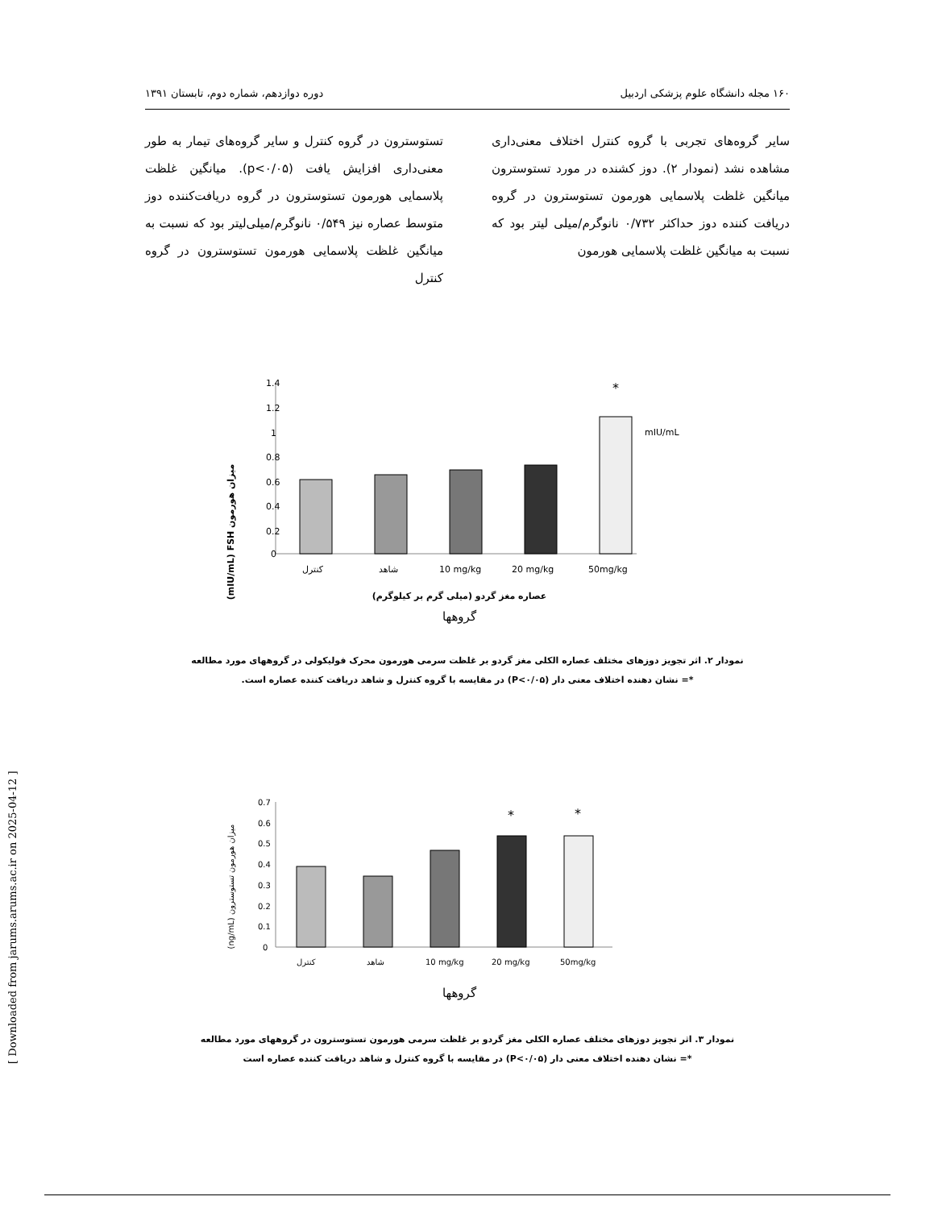۱۶۰ مجله دانشگاه علوم پزشکی اردبیل دوره دوازدهم، شماره دوم، تابستان ۱۳۹۱
سایر گروه‌های تجربی با گروه کنترل اختلاف معنی‌داری مشاهده نشد (نمودار ۲). دوز کشنده در مورد تستوسترون میانگین غلظت پلاسمایی هورمون تستوسترون در گروه دریافت کننده دوز حداکثر ۰/۷۳۲ نانوگرم/میلی لیتر بود که نسبت به میانگین غلظت پلاسمایی هورمون
تستوسترون در گروه کنترل و سایر گروه‌های تیمار به طور معنی‌داری افزایش یافت (p<۰/۰۵). میانگین غلظت پلاسمایی هورمون تستوسترون در گروه دریافت‌کننده دوز متوسط عصاره نیز ۰/۵۴۹ نانوگرم/میلی‌لیتر بود که نسبت به میانگین غلظت پلاسمایی هورمون تستوسترون در گروه کنترل
(mIU/mL) FSH میزان هورمون
1.4
1.2
1
0.8
0.6
0.4
0.2
0
*
mIU/mL
کنترل
شاهد
10 mg/kg
20 mg/kg
50mg/kg
عصاره مغز گردو (میلی گرم بر کیلوگرم)
گروهها
نمودار ۲. اثر تجویز دوزهای مختلف عصاره الکلی مغز گردو بر غلظت سرمی هورمون محرک فولیکولی در گروههای مورد مطالعه
*= نشان دهنده اختلاف معنی دار (P<۰/۰۵) در مقایسه با گروه کنترل و شاهد دریافت کننده عصاره است.
(ng/mL) میزان هورمون تستوسترون
0.7
0.6
0.5
0.4
0.3
0.2
0.1
0
*
*
کنترل
شاهد
10 mg/kg
20 mg/kg
50mg/kg
گروهها
نمودار ۳. اثر تجویز دوزهای مختلف عصاره الکلی مغز گردو بر غلظت سرمی هورمون تستوسترون در گروههای مورد مطالعه
*= نشان دهنده اختلاف معنی دار (P<۰/۰۵) در مقایسه با گروه کنترل و شاهد دریافت کننده عصاره است
[ Downloaded from jarums.arums.ac.ir on 2025-04-12 ]